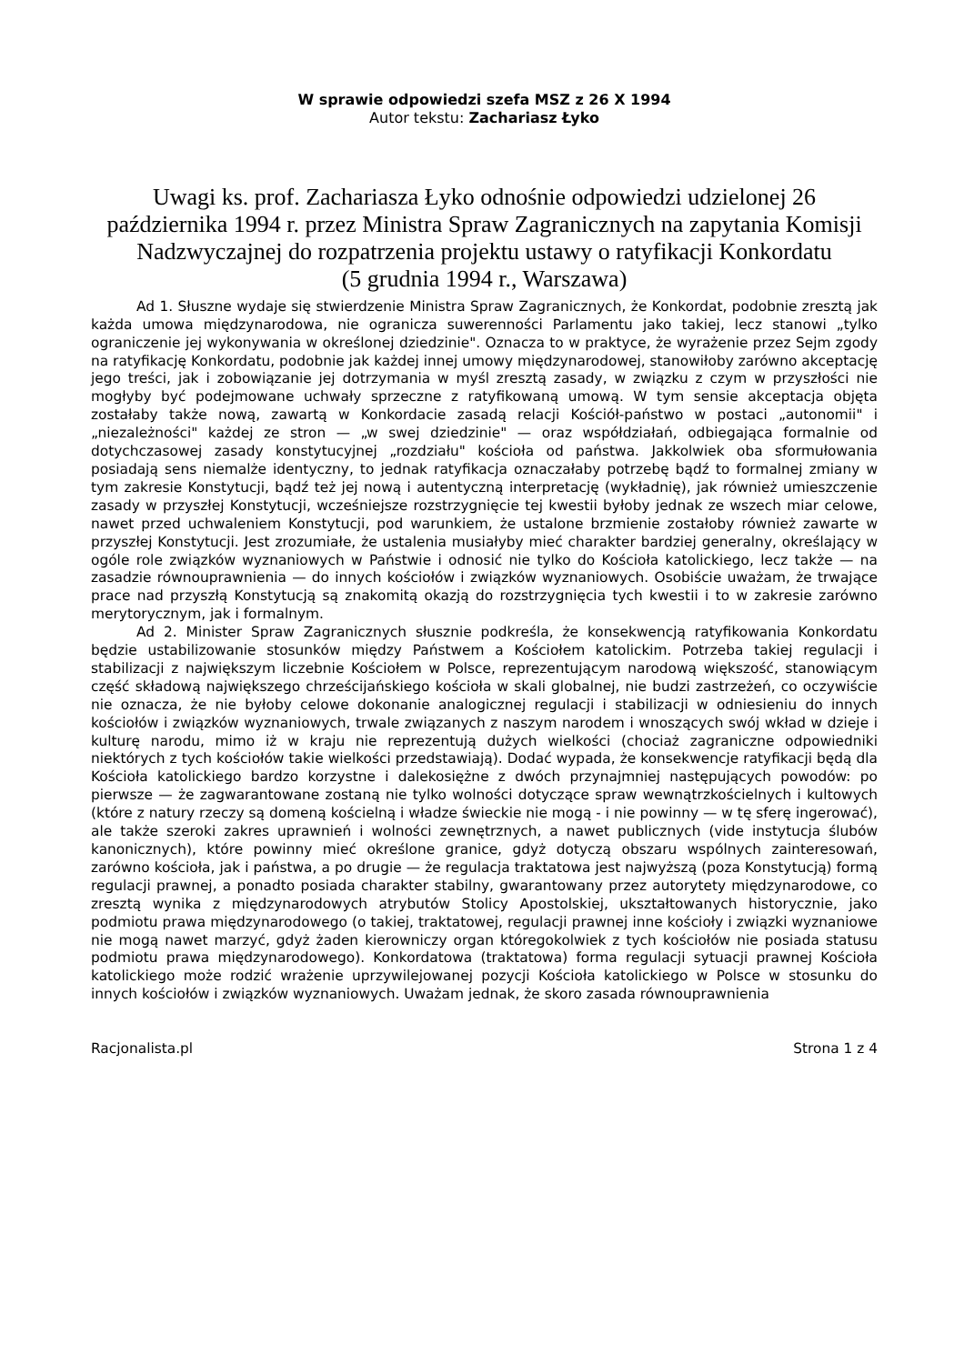W sprawie odpowiedzi szefa MSZ z 26 X 1994
Autor tekstu: Zachariasz Łyko
Uwagi ks. prof. Zachariasza Łyko odnośnie odpowiedzi udzielonej 26 października 1994 r. przez Ministra Spraw Zagranicznych na zapytania Komisji Nadzwyczajnej do rozpatrzenia projektu ustawy o ratyfikacji Konkordatu
(5 grudnia 1994 r., Warszawa)
Ad 1. Słuszne wydaje się stwierdzenie Ministra Spraw Zagranicznych, że Konkordat, podobnie zresztą jak każda umowa międzynarodowa, nie ogranicza suwerenności Parlamentu jako takiej, lecz stanowi „tylko ograniczenie jej wykonywania w określonej dziedzinie". Oznacza to w praktyce, że wyrażenie przez Sejm zgody na ratyfikację Konkordatu, podobnie jak każdej innej umowy międzynarodowej, stanowiłoby zarówno akceptację jego treści, jak i zobowiązanie jej dotrzymania w myśl zresztą zasady, w związku z czym w przyszłości nie mogłyby być podejmowane uchwały sprzeczne z ratyfikowaną umową. W tym sensie akceptacja objęta zostałaby także nową, zawartą w Konkordacie zasadą relacji Kościół-państwo w postaci „autonomii" i „niezależności" każdej ze stron — „w swej dziedzinie" — oraz współdziałań, odbiegająca formalnie od dotychczasowej zasady konstytucyjnej „rozdziału" kościoła od państwa. Jakkolwiek oba sformułowania posiadają sens niemalże identyczny, to jednak ratyfikacja oznaczałaby potrzebę bądź to formalnej zmiany w tym zakresie Konstytucji, bądź też jej nową i autentyczną interpretację (wykładnię), jak również umieszczenie zasady w przyszłej Konstytucji, wcześniejsze rozstrzygnięcie tej kwestii byłoby jednak ze wszech miar celowe, nawet przed uchwaleniem Konstytucji, pod warunkiem, że ustalone brzmienie zostałoby również zawarte w przyszłej Konstytucji. Jest zrozumiałe, że ustalenia musiałyby mieć charakter bardziej generalny, określający w ogóle role związków wyznaniowych w Państwie i odnosić nie tylko do Kościoła katolickiego, lecz także — na zasadzie równouprawnienia — do innych kościołów i związków wyznaniowych. Osobiście uważam, że trwające prace nad przyszłą Konstytucją są znakomitą okazją do rozstrzygnięcia tych kwestii i to w zakresie zarówno merytorycznym, jak i formalnym.
Ad 2. Minister Spraw Zagranicznych słusznie podkreśla, że konsekwencją ratyfikowania Konkordatu będzie ustabilizowanie stosunków między Państwem a Kościołem katolickim. Potrzeba takiej regulacji i stabilizacji z największym liczebnie Kościołem w Polsce, reprezentującym narodową większość, stanowiącym część składową największego chrześcijańskiego kościoła w skali globalnej, nie budzi zastrzeżeń, co oczywiście nie oznacza, że nie byłoby celowe dokonanie analogicznej regulacji i stabilizacji w odniesieniu do innych kościołów i związków wyznaniowych, trwale związanych z naszym narodem i wnoszących swój wkład w dzieje i kulturę narodu, mimo iż w kraju nie reprezentują dużych wielkości (chociaż zagraniczne odpowiedniki niektórych z tych kościołów takie wielkości przedstawiają). Dodać wypada, że konsekwencje ratyfikacji będą dla Kościoła katolickiego bardzo korzystne i dalekosiężne z dwóch przynajmniej następujących powodów: po pierwsze — że zagwarantowane zostaną nie tylko wolności dotyczące spraw wewnątrzkościelnych i kultowych (które z natury rzeczy są domeną kościelną i władze świeckie nie mogą - i nie powinny — w tę sferę ingerować), ale także szeroki zakres uprawnień i wolności zewnętrznych, a nawet publicznych (vide instytucja ślubów kanonicznych), które powinny mieć określone granice, gdyż dotyczą obszaru wspólnych zainteresowań, zarówno kościoła, jak i państwa, a po drugie — że regulacja traktatowa jest najwyższą (poza Konstytucją) formą regulacji prawnej, a ponadto posiada charakter stabilny, gwarantowany przez autorytety międzynarodowe, co zresztą wynika z międzynarodowych atrybutów Stolicy Apostolskiej, ukształtowanych historycznie, jako podmiotu prawa międzynarodowego (o takiej, traktatowej, regulacji prawnej inne kościoły i związki wyznaniowe nie mogą nawet marzyć, gdyż żaden kierowniczy organ któregokolwiek z tych kościołów nie posiada statusu podmiotu prawa międzynarodowego). Konkordatowa (traktatowa) forma regulacji sytuacji prawnej Kościoła katolickiego może rodzić wrażenie uprzywilejowanej pozycji Kościoła katolickiego w Polsce w stosunku do innych kościołów i związków wyznaniowych. Uważam jednak, że skoro zasada równouprawnienia
Racjonalista.pl Strona 1 z 4